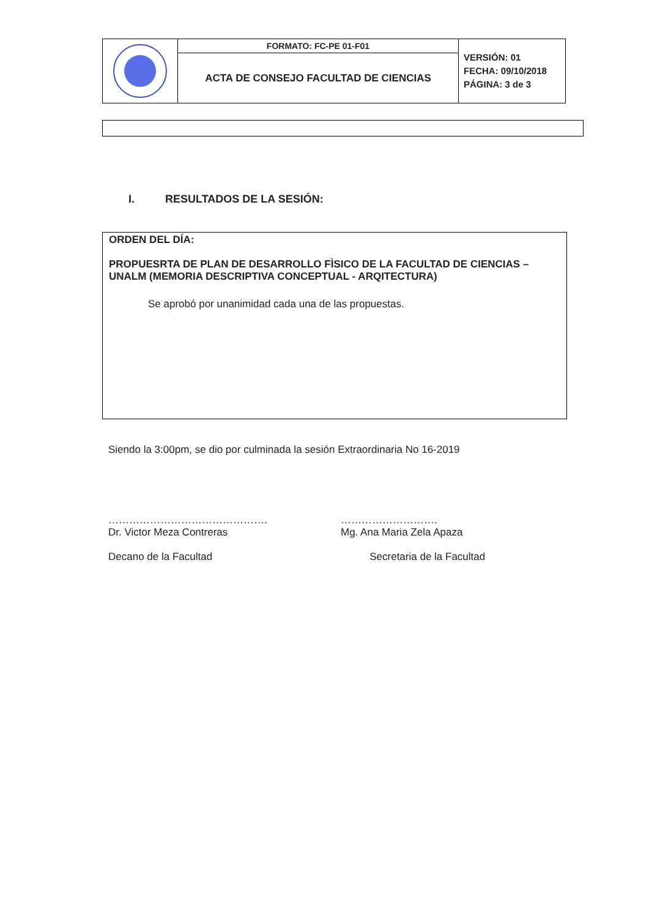| | FORMATO: FC-PE 01-F01 | VERSIÓN: 01 FECHA: 09/10/2018 PÁGINA: 3 de 3 |
| | ACTA DE CONSEJO FACULTAD DE CIENCIAS | |
I. RESULTADOS DE LA SESIÓN:
ORDEN DEL DÍA:
PROPUESRTA DE PLAN DE DESARROLLO FÌSICO DE LA FACULTAD DE CIENCIAS –UNALM (MEMORIA DESCRIPTIVA CONCEPTUAL - ARQITECTURA)
Se aprobó por unanimidad cada una de las propuestas.
Siendo la 3:00pm, se dio por culminada la sesión Extraordinaria No 16-2019
……………………………………….
Dr. Victor Meza Contreras
Decano de la Facultad
……………………….
Mg. Ana Maria Zela Apaza
Secretaria de la Facultad